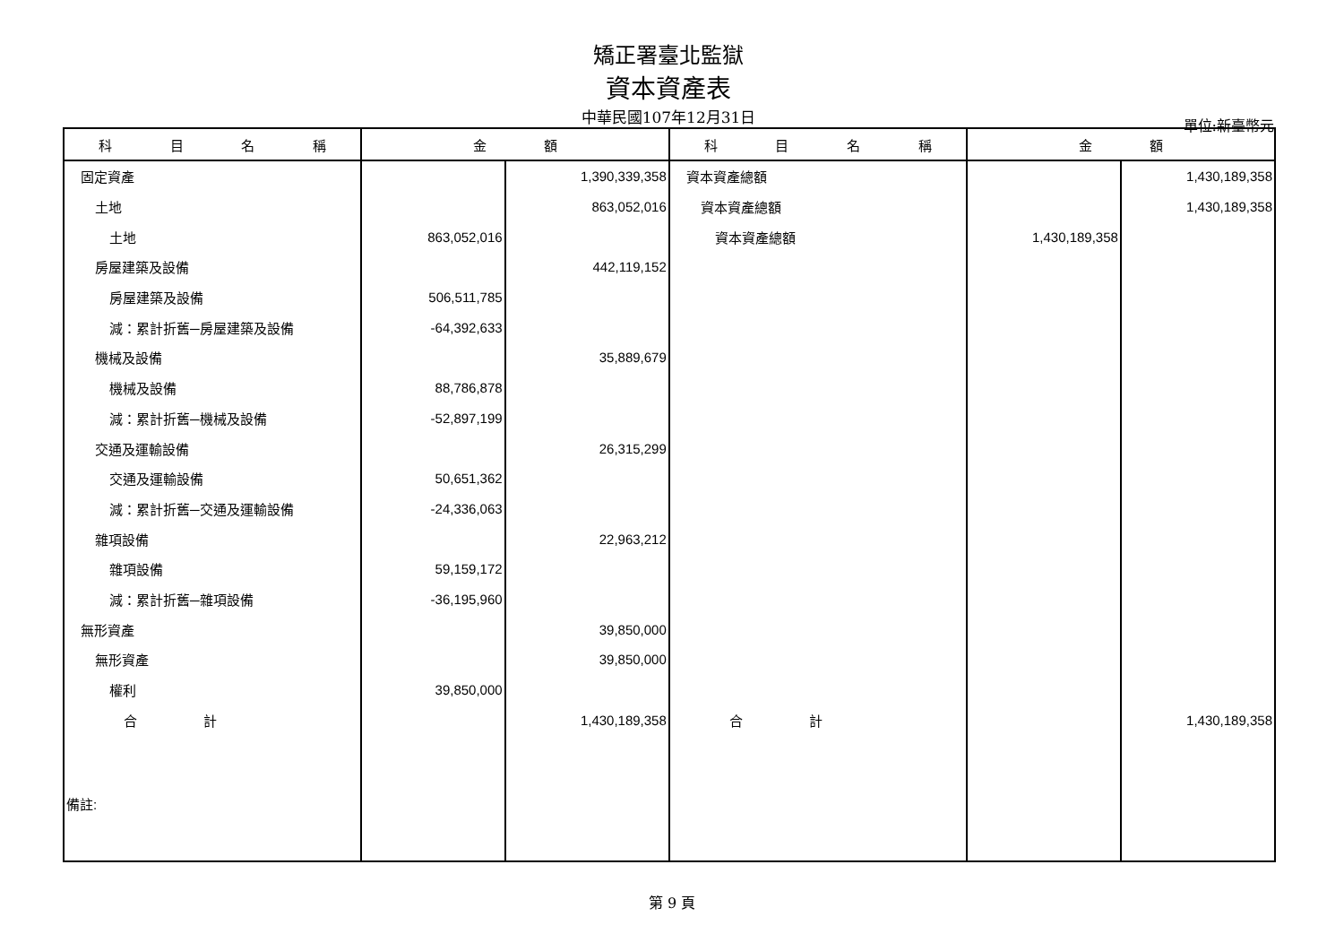矯正署臺北監獄
資本資產表
中華民國107年12月31日
單位:新臺幣元
| 科 目 名 稱 | 金 額 | | 科 目 名 稱 | 金 額 | |
| --- | --- | --- | --- | --- | --- |
| 固定資產 | | 1,390,339,358 | 資本資產總額 | | 1,430,189,358 |
| 土地 | | 863,052,016 | 資本資產總額 | | 1,430,189,358 |
| 土地 | 863,052,016 | | 資本資產總額 | 1,430,189,358 | |
| 房屋建築及設備 | | 442,119,152 | | | |
| 房屋建築及設備 | 506,511,785 | | | | |
| 減：累計折舊─房屋建築及設備 | -64,392,633 | | | | |
| 機械及設備 | | 35,889,679 | | | |
| 機械及設備 | 88,786,878 | | | | |
| 減：累計折舊─機械及設備 | -52,897,199 | | | | |
| 交通及運輸設備 | | 26,315,299 | | | |
| 交通及運輸設備 | 50,651,362 | | | | |
| 減：累計折舊─交通及運輸設備 | -24,336,063 | | | | |
| 雜項設備 | | 22,963,212 | | | |
| 雜項設備 | 59,159,172 | | | | |
| 減：累計折舊─雜項設備 | -36,195,960 | | | | |
| 無形資產 | | 39,850,000 | | | |
| 無形資產 | | 39,850,000 | | | |
| 權利 | 39,850,000 | | | | |
| 合 計 | | 1,430,189,358 | 合 計 | | 1,430,189,358 |
| 備註: | | | | | |
第 9 頁